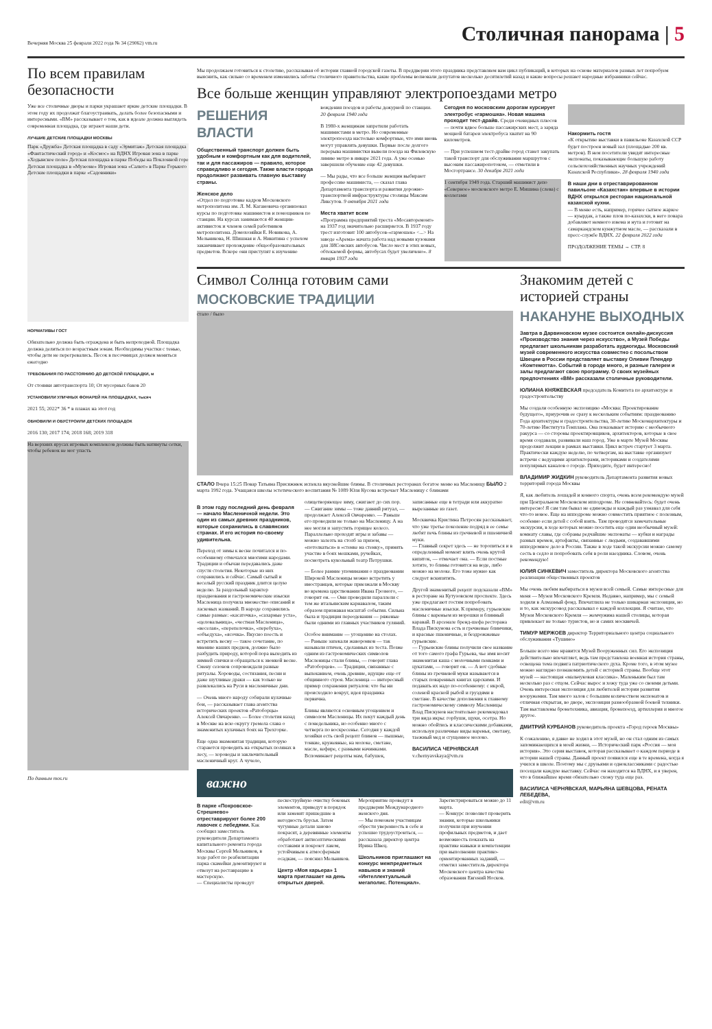Вечерняя Москва 25 февраля 2022 года № 34 (29062) vm.ru
Столичная панорама | 5
По всем правилам безопасности
Уже все столичные дворы и парки украшают яркие детские площадки. В этом году их продолжат благоустраивать, делать более безопасными и интересными. «ВМ» рассказывает о том, как в идеале должна выглядеть современная площадка, где играют наши дети.
ЛУЧШИЕ ДЕТСКИЕ ПЛОЩАДКИ МОСКВЫ
Парк «Дружба» Детская площадка в саду «Эрмитаж» Детская площадка «Фантастический город» и «Космос» на ВДНХ Игровая зона в парке «Ходынское поле» Детская площадка в парке Победы на Поклонной горе Детская площадка в «Музеоне» Игровая зона «Салют» в Парке Горького Детские площадки в парке «Садовники»
НОРМАТИВЫ ГОСТ
Обязательно должна быть ограждена и быть непроходной. Площадка должна делиться по возрастным зонам. Необходимы участки с тенью, чтобы дети не перегревались. Песок в песочницах должен меняться ежегодно
ТРЕБОВАНИЯ ПО РАССТОЯНИЮ ДО ДЕТСКОЙ ПЛОЩАДКИ, м
От стоянки автотранспорта 10; От мусорных баков 20
УСТАНОВИЛИ УЛИЧНЫХ ФОНАРЕЙ НА ПЛОЩАДКАХ, тысяч
2021 55; 2022* 36 * в планах на этот год
ОБНОВИЛИ И ОБУСТРОИЛИ ДЕТСКИХ ПЛОЩАДОК
2016 130; 2017 174; 2018 168; 2019 318
На верхних ярусах игровых комплексов должны быть натянуты сетки, чтобы ребенок не мог упасть
По данным mos.ru
Мы продолжаем готовиться к столетию, рассказывая об истории главной городской газеты. В преддверии этого праздника представляем вам цикл публикаций, в которых на основе материалов разных лет попробуем выяснить, как сильно со временем изменились заботы столичного правительства, какие проблемы волновали депутатов несколько десятилетий назад и какие вопросы решают народные избранники сейчас.
Все больше женщин управляют электропоездами метро
РЕШЕНИЯ ВЛАСТИ
Общественный транспорт должен быть удобным и комфортным как для водителей, так и для пассажиров — правило, которое справедливо и сегодня. Также власти города продолжают развивать главную выставку страны.
Женское дело
«Отдел по подготовке кадров Московского метрополитена им. Л. М. Кагановича организовал курсы по подготовке машинистов и помощников по станции. На курсах занимаются 40 женщин-активисток и членов семей работников метрополитена. Домохозяйки Е. Новикова, А. Мельникова, Н. Шишная и А. Никитина с успехом заканчивают прохождение общеобразовательных предметов. Вскоре они приступят к изучению вождения поездов и работы дежурной по станции. 20 февраля 1940 года
В 1980-х женщинам запретили работать машинистами в метро. Но современные электропоезда настолько комфортные, что ими вновь могут управлять девушки. Первые после долгого перерыва машинистки вывели поезда на Филевскую линию метро в январе 2021 года. А уже осенью завершили обучение еще 42 девушки.
— Мы рады, что все больше женщин выбирают профессию машиниста, — сказал глава Департамента транспорта и развития дорожно-транспортной инфраструктуры столицы Максим Ликсутов. 9 октября 2021 года
Места хватит всем
«Программа предприятий треста «Мосавторемонт» на 1937 год значительно расширяется. В 1937 году трест изготовит 100 автобусов-«гармошек» <...> На заводе «Арема» начата работа над новыми кузовами для ЗИСовских автобусов. Число мест в этих новых, обтекаемой формы, автобусах будет увеличено». 8 января 1937 года
Сегодня по московским дорогам курсирует электробус «гармошка». Новая машина проходит тест-драйв. Среди очевидных плюсов — почти вдвое больше пассажирских мест, а заряда мощной батареи электробуса хватит на 90 километров.
— При успешном тест-драйве город станет закупать такой транспорт для обслуживания маршрутов с высоким пассажиропотоком, — отметили в Мосгортрансе. 30 декабря 2021 года
1 сентября 1949 года. Старший машинист депо «Северное» московского метро Е. Мишина (слева) с коллегами
Накормить гостя
«К открытию выставки в павильоне Казахской ССР будет построен новый зал (площадью 200 кв. метров). В нем посетители увидят интересные экспонаты, показывающие большую работу сельскохозяйственных научных учреждений Казахской Республики». 28 февраля 1940 года
В наши дни в отреставрированном павильоне «Казахстан» впервые в истории ВДНХ открылся ресторан национальной казахской кухни.
— В меню есть, например, горячее сытное жаркое — куырдак, а также плов по-казахски, в него повара добавляют немного изюма и нута и готовят на самаркандском кунжутном масле, — рассказали в пресс-службе ВДНХ. 22 февраля 2022 года
ПРОДОЛЖЕНИЕ ТЕМЫ → СТР. 8
Символ Солнца готовим сами
МОСКОВСКИЕ ТРАДИЦИИ
стало / было
СТАЛО Вчера 15:25 Повар Татьяна Присяжнюк испекла вкуснейшие блины. В столичных ресторанах богатое меню на Масленицу БЫЛО 2 марта 1992 года. Учащаяся школы эстетического воспитания № 1089 Юля Кусова встречает Масленицу с блинами
В этом году последний день февраля — начало Масленичной недели. Это один из самых древних праздников, которые сохранились в славянских странах. И его история по-своему удивительна.
Переход от зимы к весне почитался и по-особенному отмечался многими народами. Традиции и обычаи передавались даже спустя столетия. Некоторые из них сохранились и сейчас. Самый сытый и веселый русский праздник длится целую неделю. За раздольный характер празднования и гастрономические изыски Масленица получила множество описаний и ласковых названий. В народе сохранились самые разные: «касаточка», «сахарные уста», «целовальница», «честная Масленица», «веселая», «перепелочка», «перебуха», «объедуха», «ясочка». Вкусно поесть и встретить весну — такое сочетание, по мнению наших предков, должно было разбудить природу, которой пора выходить из зимней спячки и обращаться к звонкой весне. Смену сезонов сопровождали разные ритуалы. Хороводы, состязания, песни и даже шутливые драки — как только не развлекались на Руси в масленичные дни.
— Очень много народу собирали кулачные бои, — рассказывает глава агентства исторических проектов «Ратоборцы» Алексей Овчаренко. — Более столетия назад в Москве на всю округу гремела слава о знаменитых кулачных боях на Трехгорке.
Еще одна знаменитая традиция, которую стараются проводить на открытых полянах в лесу, — хороводы и заключительный масленичный круг. А чучело, олицетворяющее зиму, сжигают до сих пор. — Сжигание зимы — тоже давний ритуал, — продолжает Алексей Овчаренко. — Раньше его проводили не только на Масленицу. А на нее могли и запустить горящее колесо. Параллельно проходят игры и забавы — можно залезть на столб за призом, «потолкаться» в «стенке на стенку», принять участие в боях мешками, ручейках, посмотреть кукольный театр Петрушки.
— Более ранние упоминания о праздновании Широкой Масленицы можно встретить у иностранцев, которые приезжали в Москву во времена царствования Ивана Грозного, — говорит он. — Они проводили параллели с тем же итальянским карнавалом, таким образом признавая масштаб события. Сильна была и традиция переодевания — ряженые были одними из главных участников гуляний.
Особое внимание — угощению на столах.
— Раньше запекали жаворонков — так называли птичек, сделанных из теста. Позже одним из гастрономических символов Масленицы стали блины, — говорит глава «Ратоборцев». — Традиции, связанные с выпеканием, очень древние, идущие еще от общинного строя. Масленица — интересный пример сохранения ритуалов: что бы ни происходило вокруг, идея праздника первична.
Блины являются основным угощением и символом Масленицы. Их пекут каждый день с понедельника, но особенно много с четверга по воскресенье. Сегодня у каждой хозяйки есть свой рецепт блинов — пышные, тонкие, кружевные, на молоке, сметане, масле, кефире, с разными начинками. Вспоминают рецепты мам, бабушек, записанные еще в тетради или аккуратно вырезанные из газет.
Москвичка Кристина Петросян рассказывает, что уже третье поколение подряд в ее семье любят печь блины из гречневой и пшеничной муки.
— Главный секрет здесь — не торопиться и в определенный момент влить очень крутой кипяток, — отмечает она. — Если постные хотите, то блины готовятся на воде, либо можно на молоке. Его тоже нужно как следует вскипятить.
Другой знаменитый рецепт подсказали «ВМ» в ресторане на Кутузовском проспекте. Здесь уже предлагают гостям попробовать масленичные изыски. К примеру, гурьевские блины с вареньем из морошки и блинный каравай. В арсенале бренд-шефа ресторана Влада Пискунова есть и гречневые блинчики, и красные пшеничные, и бездрожжевые гурьевские.
— Гурьевские блины получили свое название от того самого графа Гурьева, чье имя носит знаменитая каша с молочными пенками и цукатами, — говорит он. — А вот сдобные блины из гречневой муки называются в старых поваренных книгах царскими. И подавать их надо по-особенному: с икрой, соленой красной рыбой и груздями в сметане. В качестве дополнения к главному гастрономическому символу Масленицы Влад Пискунов настоятельно рекомендовал три вида икры: горбуши, щуки, осетра. Но можно обойтись и классическими добавками, используя различные виды варенья, сметану, таежный мед и сгущенное молоко.
ВАСИЛИСА ЧЕРНЯВСКАЯ
v.chernyavskaya@vm.ru
важно
В парке «Покровское-Стрешнево» отреставрируют более 200 лавочек с лебедями. Как сообщил заместитель руководителя Департамента капитального ремонта города Москвы Сергей Мельников, в ходе работ по реабилитации парка скамейки демонтируют и отвезут на реставрацию в мастерскую.
— Специалисты проведут пескоструйную очистку бо­ковых элементов, приведут в порядок или заменят пришедшие в негодность брусья. Затем чугунные детали заново покрасят, а деревянные элементы обработают антисептическими составами и покроют лаком, устойчивым к атмосферным осадкам, — пояснил Мельников.
Центр «Моя карьера» 1 марта приглашает на день открытых дверей. Мероприятие проведут в преддверии Международного женского дня.
— Мы поможем участницам обрести уверенность в себе и успешно трудоустроиться, — рассказала директор центра Ирина Швец.
Школьников приглашают на конкурс межпредметных навыков и знаний «Интеллектуальный мегаполис. Потенциал». Зарегистрироваться можно до 11 марта.
— Конкурс позволяет проверить знания, которые школьники получили при изучении профильных предметов, и дает возможность показать на практике навыки и компетенции при выполнении практико-ориентированных заданий, — отметил заместитель директора Московского центра качества образования Евгений Носков.
Знакомим детей с историей страны
НАКАНУНЕ ВЫХОДНЫХ
Завтра в Дарвиновском музее состоится онлайн-дискуссия «Производство знания через искусство», а Музей Победы предлагает школьникам разработать аудиогиды. Московский музей современного искусства совместно с посольством Швеции в России представляет выставку Оливии Плендер «Комтемотта». Событий в городе много, и разные галереи и залы предлагают свою программу. О своих музейных предпочтениях «ВМ» рассказали столичные руководители.
ЮЛИАНА КНЯЖЕВСКАЯ председатель Комитета по архитектуре и градостроительству
Мы создали особенную экспозицию «Москва: Проектирование будущего», приурочив ее сразу к нескольким событиям: празднованию Года архитектуры и градостроительства, 30-летию Москомархитектуры и 70-летию Института Генплана. Она показывает историю с необычного ракурса — со стороны проектировщиков, архитекторов, которые в свое время создавали, развивали наш город. Уже в марте Музей Москвы продолжит лекции в рамках выставки. Цикл встреч стартует 3 марта. Практически каждую неделю, по четвергам, на выставке организуют встречи с ведущими архитекторами, историками и создателями популярных каналов о городе. Приходите, будет интересно!
ВЛАДИМИР ЖИДКИН руководитель Департамента развития новых территорий города Москвы
Я, как любитель лошадей и конного спорта, очень всем рекомендую музей при Центральном Московском ипподроме. Не сомневайтесь: будет очень интересно! Я сам там бывал не единожды и каждый раз узнавал для себя что-то новое. Еще на ипподроме можно совместить приятное с полезным, особенно если детей с собой взять. Там проводятся замечательные экскурсии, в ходе которых можно посетить еще один необычный музей: комнату славы, где собраны редчайшие экспонаты — кубки и награды разных времен, артефакты, связанные с людьми, создававшими ипподромное дело в России. Также в ходе такой экскурсии можно самому сесть в седло и попробовать себя в роли наездника. Словом, очень рекомендую!
ЮЛИЯ СИНКЕВИЧ заместитель директора Московского агентства реализации общественных проектов
Мы очень любим выбираться в музеи всей семьей. Самые интересные для меня — Музеи Московского Кремля. Недавно, например, мы с семьей ходили в Алмазный фонд. Впечатлила не только шикарная экспозиция, но и то, как экскурсовод рассказывал о каждой коллекции. Я считаю, что Музеи Московского Кремля — жемчужина нашей столицы, которая привлекает не только туристов, но и самих москвичей.
ТИМУР МЕРЖОЕВ директор Территориального центра социального обслуживания «Тушино»
Больше всего мне нравится Музей Вооруженных сил. Его экспозиция действительно впечатляет, ведь там представлена военная история страны, освещена тема подвига патриотического духа. Кроме того, в этом музее можно наглядно познакомить детей с историей страны. Вообще этот музей — настоящая «мальчуковая классика». Маленьким был там несколько раз с отцом. Сейчас вырос и хожу туда уже со своими детьми. Очень интересная экспозиция для любителей истории развития вооружения. Там много залов с большим количеством экспонатов и отличная открытая, во дворе, экспозиция разнообразной боевой техники. Там выставлены бронетехника, авиация, бронепоезд, артиллерия и многое другое.
ДМИТРИЙ КУРБАНОВ руководитель проекта «Город героев Москвы»
К сожалению, я давно не ходил в этот музей, но он стал одним из самых запоминающихся в моей жизни, — Исторический парк «Россия — моя история». Это серия выставок, которая рассказывает о каждом периоде в истории нашей страны. Данный проект появился еще в те времена, когда я учился в школе. Поэтому мы с друзьями и одноклассниками с радостью посещали каждую выставку. Сейчас он находится на ВДНХ, и я уверен, что в ближайшее время обязательно схожу туда еще раз.
ВАСИЛИСА ЧЕРНЯВСКАЯ, МАРЬЯНА ШЕВЦОВА, РЕНАТА ЛЕБЕДЕВА,
edit@vm.ru